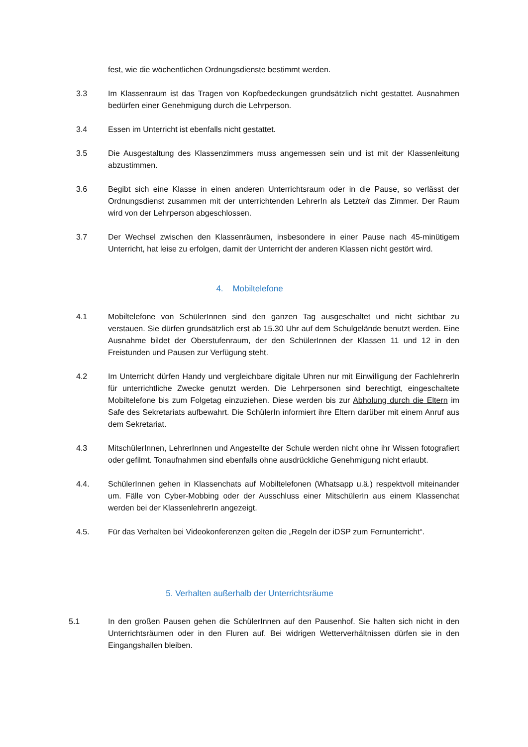fest, wie die wöchentlichen Ordnungsdienste bestimmt werden.
3.3 Im Klassenraum ist das Tragen von Kopfbedeckungen grundsätzlich nicht gestattet. Ausnahmen bedürfen einer Genehmigung durch die Lehrperson.
3.4 Essen im Unterricht ist ebenfalls nicht gestattet.
3.5 Die Ausgestaltung des Klassenzimmers muss angemessen sein und ist mit der Klassenleitung abzustimmen.
3.6 Begibt sich eine Klasse in einen anderen Unterrichtsraum oder in die Pause, so verlässt der Ordnungsdienst zusammen mit der unterrichtenden LehrerIn als Letzte/r das Zimmer. Der Raum wird von der Lehrperson abgeschlossen.
3.7 Der Wechsel zwischen den Klassenräumen, insbesondere in einer Pause nach 45-minütigem Unterricht, hat leise zu erfolgen, damit der Unterricht der anderen Klassen nicht gestört wird.
4. Mobiltelefone
4.1 Mobiltelefone von SchülerInnen sind den ganzen Tag ausgeschaltet und nicht sichtbar zu verstauen. Sie dürfen grundsätzlich erst ab 15.30 Uhr auf dem Schulgelände benutzt werden. Eine Ausnahme bildet der Oberstufenraum, der den SchülerInnen der Klassen 11 und 12 in den Freistunden und Pausen zur Verfügung steht.
4.2 Im Unterricht dürfen Handy und vergleichbare digitale Uhren nur mit Einwilligung der FachlehrerIn für unterrichtliche Zwecke genutzt werden. Die Lehrpersonen sind berechtigt, eingeschaltete Mobiltelefone bis zum Folgetag einzuziehen. Diese werden bis zur Abholung durch die Eltern im Safe des Sekretariats aufbewahrt. Die SchülerIn informiert ihre Eltern darüber mit einem Anruf aus dem Sekretariat.
4.3 MitschülerInnen, LehrerInnen und Angestellte der Schule werden nicht ohne ihr Wissen fotografiert oder gefilmt. Tonaufnahmen sind ebenfalls ohne ausdrückliche Genehmigung nicht erlaubt.
4.4. SchülerInnen gehen in Klassenchats auf Mobiltelefonen (Whatsapp u.ä.) respektvoll miteinander um. Fälle von Cyber-Mobbing oder der Ausschluss einer MitschülerIn aus einem Klassenchat werden bei der KlassenlehrerIn angezeigt.
4.5. Für das Verhalten bei Videokonferenzen gelten die „Regeln der iDSP zum Fernunterricht“.
5. Verhalten außerhalb der Unterrichtsräume
5.1 In den großen Pausen gehen die SchülerInnen auf den Pausenhof. Sie halten sich nicht in den Unterrichtsräumen oder in den Fluren auf. Bei widrigen Wetterverhältnissen dürfen sie in den Eingangshallen bleiben.